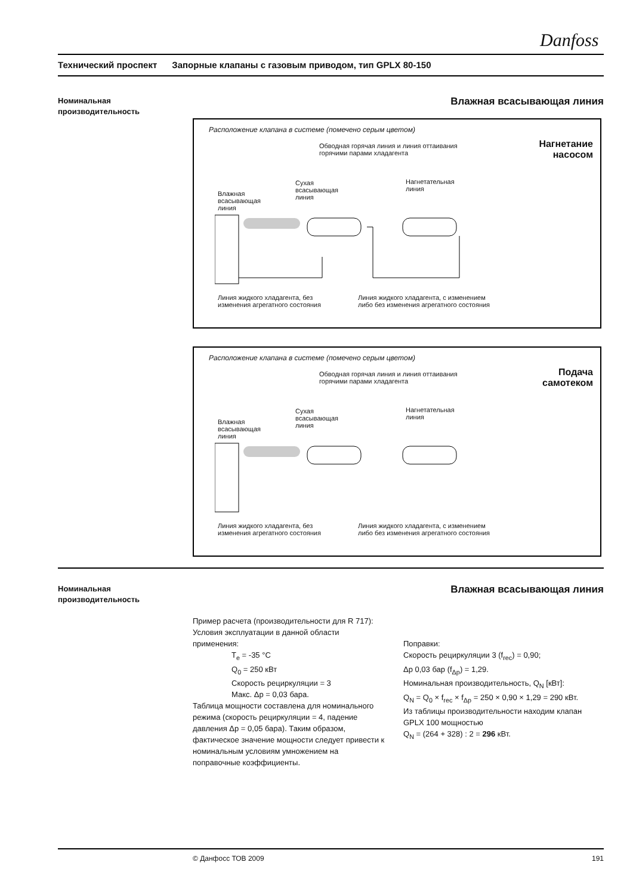Danfoss
Технический проспект Запорные клапаны с газовым приводом, тип GPLX 80-150
Номинальная
производительность
Влажная всасывающая линия
Расположение клапана в системе (помечено серым цветом)
Нагнетание
насосом
Обводная горячая линия и линия оттаивания
горячими парами хладагента
Влажная
всасывающая
линия
Сухая
всасывающая
линия
Нагнетательная
линия
Линия жидкого хладагента, без
изменения агрегатного состояния
Линия жидкого хладагента, с изменением
либо без изменения агрегатного состояния
Расположение клапана в системе (помечено серым цветом)
Подача
самотеком
Обводная горячая линия и линия оттаивания
горячими парами хладагента
Влажная
всасывающая
линия
Сухая
всасывающая
линия
Нагнетательная
линия
Линия жидкого хладагента, без
изменения агрегатного состояния
Линия жидкого хладагента, с изменением
либо без изменения агрегатного состояния
Номинальная
производительность
Влажная всасывающая линия
Пример расчета (производительности для R 717):
Условия эксплуатации в данной области применения:
T<sub>e</sub> = -35 °C
Q<sub>0</sub> = 250 кВт
Скорость рециркуляции = 3
Макс. Δp = 0,03 бара.
Таблица мощности составлена для номинального режима (скорость рециркуляции = 4, падение давления Δp = 0,05 бара). Таким образом, фактическое значение мощности следует привести к номинальным условиям умножением на поправочные коэффициенты.
Поправки:
Скорость рециркуляции 3 (f<sub>rec</sub>) = 0,90;
Δp 0,03 бар (f<sub>Δp</sub>) = 1,29.
Номинальная производительность, Q<sub>N</sub> [кВт]:
Q<sub>N</sub> = Q<sub>0</sub> × f<sub>rec</sub> × f<sub>Δp</sub> = 250 × 0,90 × 1,29 = 290 кВт.
Из таблицы производительности находим клапан GPLX 100 мощностью
Q<sub>N</sub> = (264 + 328) : 2 = 296 кВт.
© Данфосс ТОВ 2009 191